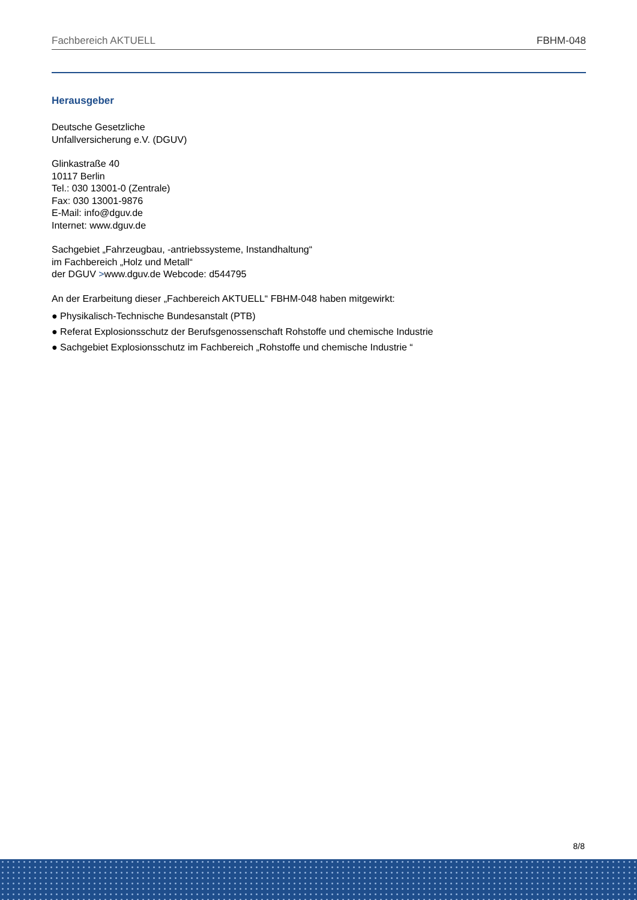Fachbereich AKTUELL FBHM-048
Herausgeber
Deutsche Gesetzliche
Unfallversicherung e.V. (DGUV)
Glinkastraße 40
10117 Berlin
Tel.: 030 13001-0 (Zentrale)
Fax: 030 13001-9876
E-Mail: info@dguv.de
Internet: www.dguv.de
Sachgebiet „Fahrzeugbau, -antriebssysteme, Instandhaltung“
im Fachbereich „Holz und Metall“
der DGUV >www.dguv.de Webcode: d544795
An der Erarbeitung dieser „Fachbereich AKTUELL“ FBHM-048 haben mitgewirkt:
● Physikalisch-Technische Bundesanstalt (PTB)
● Referat Explosionsschutz der Berufsgenossenschaft Rohstoffe und chemische Industrie
● Sachgebiet Explosionsschutz im Fachbereich „Rohstoffe und chemische Industrie “
8/8